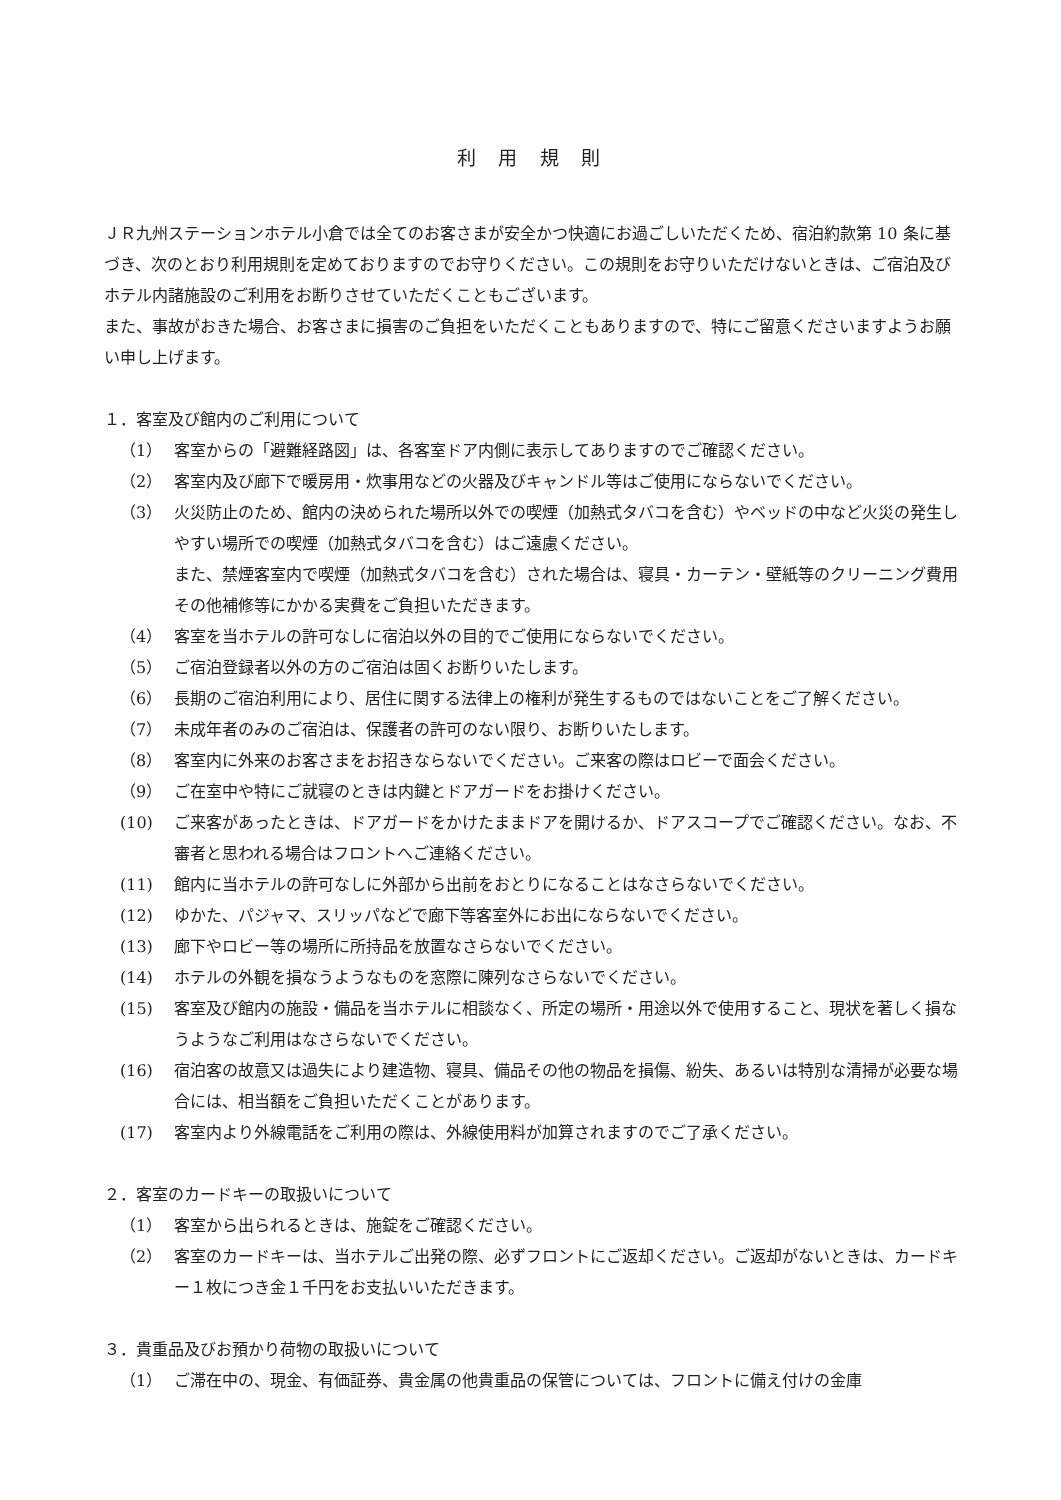利 用 規 則
ＪＲ九州ステーションホテル小倉では全てのお客さまが安全かつ快適にお過ごしいただくため、宿泊約款第 10 条に基づき、次のとおり利用規則を定めておりますのでお守りください。この規則をお守りいただけないときは、ご宿泊及びホテル内諸施設のご利用をお断りさせていただくこともございます。
また、事故がおきた場合、お客さまに損害のご負担をいただくこともありますので、特にご留意くださいますようお願い申し上げます。
１．客室及び館内のご利用について
（1） 客室からの「避難経路図」は、各客室ドア内側に表示してありますのでご確認ください。
（2） 客室内及び廊下で暖房用・炊事用などの火器及びキャンドル等はご使用にならないでください。
（3） 火災防止のため、館内の決められた場所以外での喫煙（加熱式タバコを含む）やベッドの中など火災の発生しやすい場所での喫煙（加熱式タバコを含む）はご遠慮ください。
また、禁煙客室内で喫煙（加熱式タバコを含む）された場合は、寝具・カーテン・壁紙等のクリーニング費用その他補修等にかかる実費をご負担いただきます。
（4） 客室を当ホテルの許可なしに宿泊以外の目的でご使用にならないでください。
（5） ご宿泊登録者以外の方のご宿泊は固くお断りいたします。
（6） 長期のご宿泊利用により、居住に関する法律上の権利が発生するものではないことをご了解ください。
（7） 未成年者のみのご宿泊は、保護者の許可のない限り、お断りいたします。
（8） 客室内に外来のお客さまをお招きならないでください。ご来客の際はロビーで面会ください。
（9） ご在室中や特にご就寝のときは内鍵とドアガードをお掛けください。
(10) ご来客があったときは、ドアガードをかけたままドアを開けるか、ドアスコープでご確認ください。なお、不審者と思われる場合はフロントへご連絡ください。
(11) 館内に当ホテルの許可なしに外部から出前をおとりになることはなさらないでください。
(12) ゆかた、パジャマ、スリッパなどで廊下等客室外にお出にならないでください。
(13) 廊下やロビー等の場所に所持品を放置なさらないでください。
(14) ホテルの外観を損なうようなものを窓際に陳列なさらないでください。
(15) 客室及び館内の施設・備品を当ホテルに相談なく、所定の場所・用途以外で使用すること、現状を著しく損なうようなご利用はなさらないでください。
(16) 宿泊客の故意又は過失により建造物、寝具、備品その他の物品を損傷、紛失、あるいは特別な清掃が必要な場合には、相当額をご負担いただくことがあります。
(17) 客室内より外線電話をご利用の際は、外線使用料が加算されますのでご了承ください。
２．客室のカードキーの取扱いについて
（1） 客室から出られるときは、施錠をご確認ください。
（2） 客室のカードキーは、当ホテルご出発の際、必ずフロントにご返却ください。ご返却がないときは、カードキー１枚につき金１千円をお支払いいただきます。
３．貴重品及びお預かり荷物の取扱いについて
（1） ご滞在中の、現金、有価証券、貴金属の他貴重品の保管については、フロントに備え付けの金庫